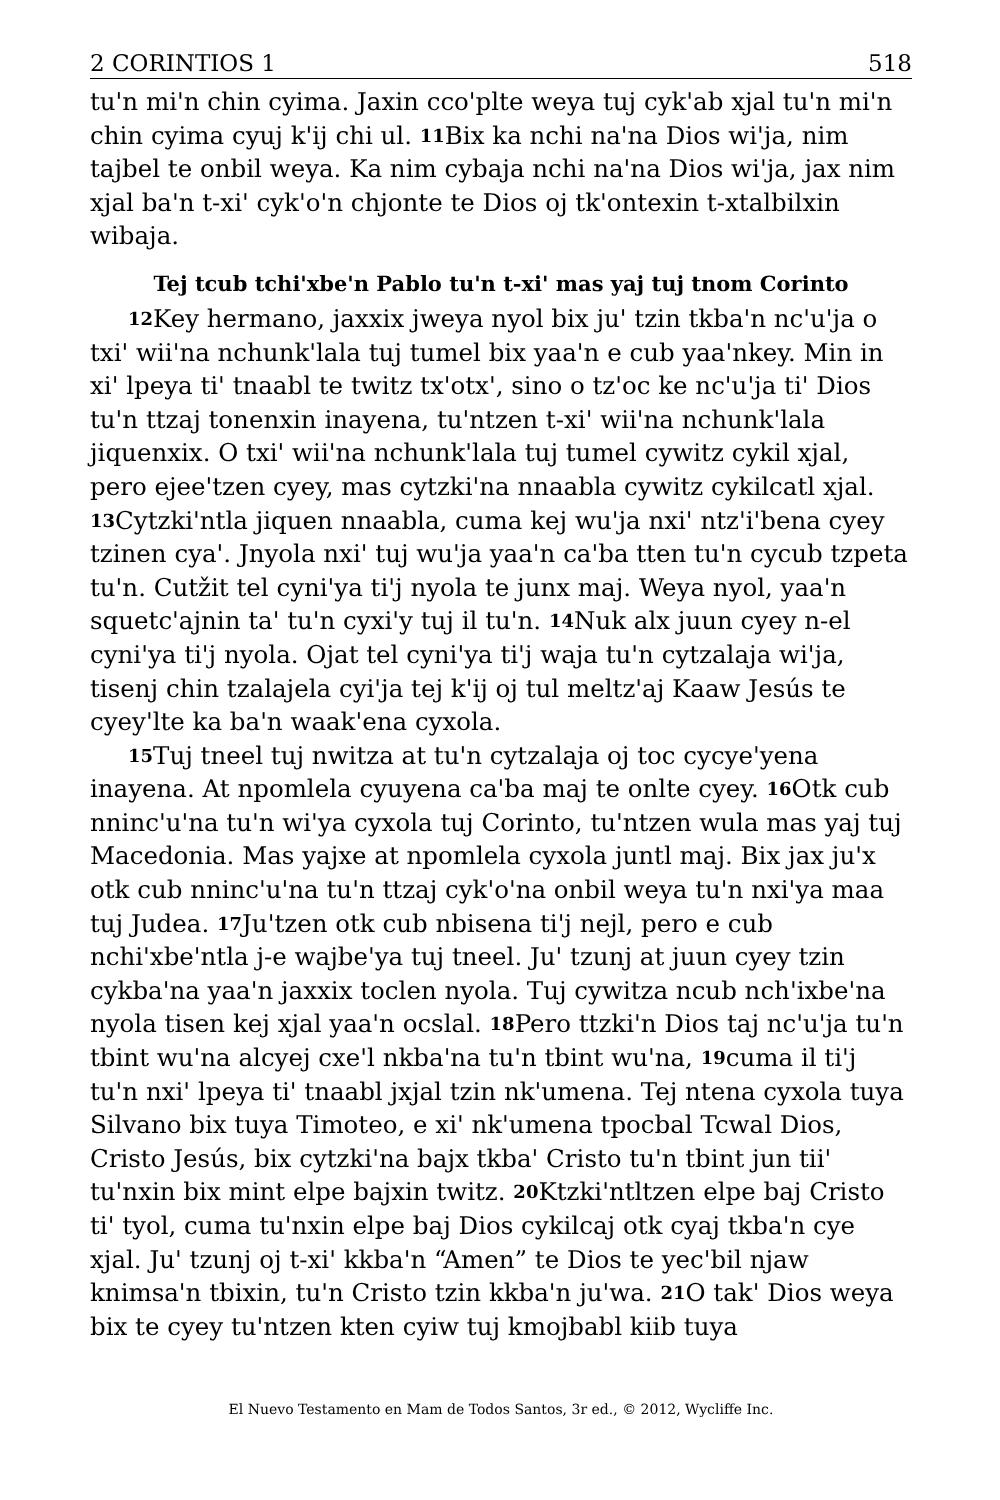2 CORINTIOS 1 518
tu'n mi'n chin cyima. Jaxin cco'plte weya tuj cyk'ab xjal tu'n mi'n chin cyima cyuj k'ij chi ul. 11 Bix ka nchi na'na Dios wi'ja, nim tajbel te onbil weya. Ka nim cybaja nchi na'na Dios wi'ja, jax nim xjal ba'n t-xi' cyk'o'n chjonte te Dios oj tk'ontexin t-xtalbilxin wibaja.
Tej tcub tchi'xbe'n Pablo tu'n t-xi' mas yaj tuj tnom Corinto
12 Key hermano, jaxxix jweya nyol bix ju' tzin tkba'n nc'u'ja o txi' wii'na nchunk'lala tuj tumel bix yaa'n e cub yaa'nkey. Min in xi' lpeya ti' tnaabl te twitz tx'otx', sino o tz'oc ke nc'u'ja ti' Dios tu'n ttzaj tonenxin inayena, tu'ntzen t-xi' wii'na nchunk'lala jiquenxix. O txi' wii'na nchunk'lala tuj tumel cywitz cykil xjal, pero ejee'tzen cyey, mas cytzki'na nnaabla cywitz cykilcatl xjal. 13 Cytzki'ntla jiquen nnaabla, cuma kej wu'ja nxi' ntz'i'bena cyey tzinen cya'. Jnyola nxi' tuj wu'ja yaa'n ca'ba tten tu'n cycub tzpeta tu'n. Cutžit tel cyni'ya ti'j nyola te junx maj. Weya nyol, yaa'n squetc'ajnin ta' tu'n cyxi'y tuj il tu'n. 14 Nuk alx juun cyey n-el cyni'ya ti'j nyola. Ojat tel cyni'ya ti'j waja tu'n cytzalaja wi'ja, tisenj chin tzalajela cyi'ja tej k'ij oj tul meltz'aj Kaaw Jesús te cyey'lte ka ba'n waak'ena cyxola.
15 Tuj tneel tuj nwitza at tu'n cytzalaja oj toc cycye'yena inayena. At npomlela cyuyena ca'ba maj te onlte cyey. 16 Otk cub nninc'u'na tu'n wi'ya cyxola tuj Corinto, tu'ntzen wula mas yaj tuj Macedonia. Mas yajxe at npomlela cyxola juntl maj. Bix jax ju'x otk cub nninc'u'na tu'n ttzaj cyk'o'na onbil weya tu'n nxi'ya maa tuj Judea. 17 Ju'tzen otk cub nbisena ti'j nejl, pero e cub nchi'xbe'ntla j-e wajbe'ya tuj tneel. Ju' tzunj at juun cyey tzin cykba'na yaa'n jaxxix toclen nyola. Tuj cywitza ncub nch'ixbe'na nyola tisen kej xjal yaa'n ocslal. 18 Pero ttzki'n Dios taj nc'u'ja tu'n tbint wu'na alcyej cxe'l nkba'na tu'n tbint wu'na, 19cuma il ti'j tu'n nxi' lpeya ti' tnaabl jxjal tzin nk'umena. Tej ntena cyxola tuya Silvano bix tuya Timoteo, e xi' nk'umena tpocbal Tcwal Dios, Cristo Jesús, bix cytzki'na bajx tkba' Cristo tu'n tbint jun tii' tu'nxin bix mint elpe bajxin twitz. 20 Ktzki'ntltzen elpe baj Cristo ti' tyol, cuma tu'nxin elpe baj Dios cykilcaj otk cyaj tkba'n cye xjal. Ju' tzunj oj t-xi' kkba'n “Amen” te Dios te yec'bil njaw knimsa'n tbixin, tu'n Cristo tzin kkba'n ju'wa. 21 O tak' Dios weya bix te cyey tu'ntzen kten cyiw tuj kmojbabl kiib tuya
El Nuevo Testamento en Mam de Todos Santos, 3r ed., © 2012, Wycliffe Inc.